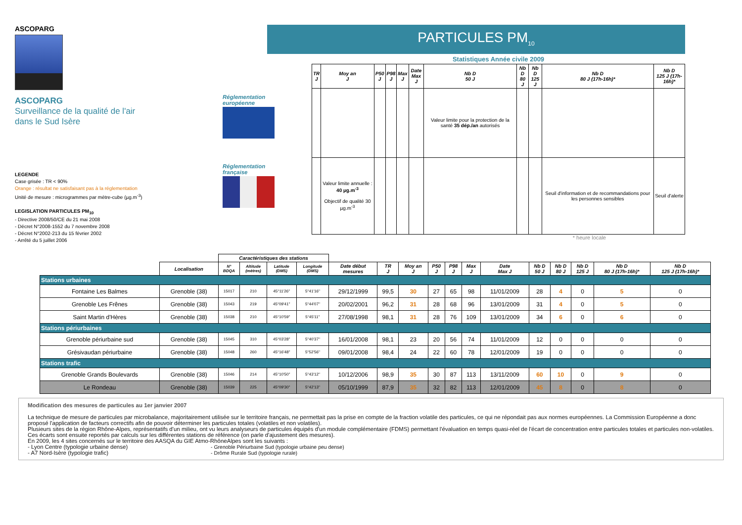ASCOPARG
ASCOPARG
Surveillance de la qualité de l'air
dans le Sud Isère
LEGENDE
Case grisée : TR < 90%
Orange : résultat ne satisfaisant pas à la réglementation
Unité de mesure : microgrammes par mètre-cube (µg.m<sup>-3</sup>)
LEGISLATION PARTICULES PM<sub>10</sub>
- Directive 2008/50/CE du 21 mai 2008
- Décret N°2008-1552 du 7 novembre 2008
- Décret N°2002-213 du 15 février 2002
- Arrêté du 5 juillet 2006
Réglementation
européenne
Réglementation
française
PARTICULES PM<sub>10</sub>
Statistiques Année civile 2009
| TR J | Moy an J | P50 J | P98 J | Max J | Date Max J | Nb D 50 J | Nb D 80 J | Nb D 125 J | Nb D 80 J (17h-16h)* | Nb D 125 J (17h-16h)* |
| --- | --- | --- | --- | --- | --- | --- | --- | --- | --- | --- |
| | | | | | | Valeur limite pour la protection de la santé 35 dép./an autorisés | | | | |
| | Valeur limite annuelle : 40 µg.m<sup>-3</sup> Objectif de qualité 30 µg.m<sup>-3</sup> | | | | | | | | Seuil d'information et de recommandations pour les personnes sensibles | Seuil d'alerte |
* heure locale
| | | Caractéristiques des stations | | | | | | | | | | | | | | | |
| | Localisation | N° BDQA | Altitude (mètres) | Latitude (DMS) | Longitude (DMS) | Date début mesures | TR J | Moy an J | P50 J | P98 J | Max J | Date Max J | Nb D 50 J | Nb D 80 J | Nb D 125 J | Nb D 80 J (17h-16h)* | Nb D 125 J (17h-16h)* |
| Stations urbaines | | | | | | | | | | | | | | | | | |
| Fontaine Les Balmes | Grenoble (38) | 15017 | 210 | 45°11'26'' | 5°41'16'' | 29/12/1999 | 99,5 | 30 | 27 | 65 | 98 | 11/01/2009 | 28 | 4 | 0 | 5 | 0 |
| Grenoble Les Frênes | Grenoble (38) | 15043 | 219 | 45°09'41'' | 5°44'07'' | 20/02/2001 | 96,2 | 31 | 28 | 68 | 96 | 13/01/2009 | 31 | 4 | 0 | 5 | 0 |
| Saint Martin d'Hères | Grenoble (38) | 15038 | 210 | 45°10'59'' | 5°45'11'' | 27/08/1998 | 98,1 | 31 | 28 | 76 | 109 | 13/01/2009 | 34 | 6 | 0 | 6 | 0 |
| Stations périurbaines | | | | | | | | | | | | | | | | | |
| Grenoble périurbaine sud | Grenoble (38) | 15045 | 310 | 45°03'28'' | 5°40'37'' | 16/01/2008 | 98,1 | 23 | 20 | 56 | 74 | 11/01/2009 | 12 | 0 | 0 | 0 | 0 |
| Grésivaudan périurbaine | Grenoble (38) | 15048 | 260 | 45°16'48'' | 5°52'56'' | 09/01/2008 | 98,4 | 24 | 22 | 60 | 78 | 12/01/2009 | 19 | 0 | 0 | 0 | 0 |
| Stations trafic | | | | | | | | | | | | | | | | | |
| Grenoble Grands Boulevards | Grenoble (38) | 15046 | 214 | 45°10'50'' | 5°43'12'' | 10/12/2006 | 98,9 | 35 | 30 | 87 | 113 | 13/11/2009 | 60 | 10 | 0 | 9 | 0 |
| Le Rondeau | Grenoble (38) | 15039 | 225 | 45°09'30'' | 5°42'13'' | 05/10/1999 | 87,9 | 35 | 32 | 82 | 113 | 12/01/2009 | 45 | 8 | 0 | 8 | 0 |
Modification des mesures de particules au 1er janvier 2007
La technique de mesure de particules par microbalance, majoritairement utilisée sur le territoire français, ne permettait pas la prise en compte de la fraction volatile des particules, ce qui ne répondait pas aux normes européennes. La Commission Européenne a donc proposé l'application de facteurs correctifs afin de pouvoir déterminer les particules totales (volatiles et non volatiles).
Plusieurs sites de la région Rhône-Alpes, représentatifs d'un milieu, ont vu leurs analyseurs de particules équipés d'un module complémentaire (FDMS) permettant l'évaluation en temps quasi-réel de l'écart de concentration entre particules totales et particules non-volatiles. Ces écarts sont ensuite reportés par calculs sur les différentes stations de référence (on parle d'ajustement des mesures).
En 2009, les 4 sites concernés sur le territoire des AASQA du GIE Atmo-RhôneAlpes sont les suivants :
- Lyon Centre (typologie urbaine dense)
- A7 Nord-Isère (typologie trafic)
- Grenoble Périurbaine Sud (typologie urbaine peu dense)
- Drôme Rurale Sud (typologie rurale)